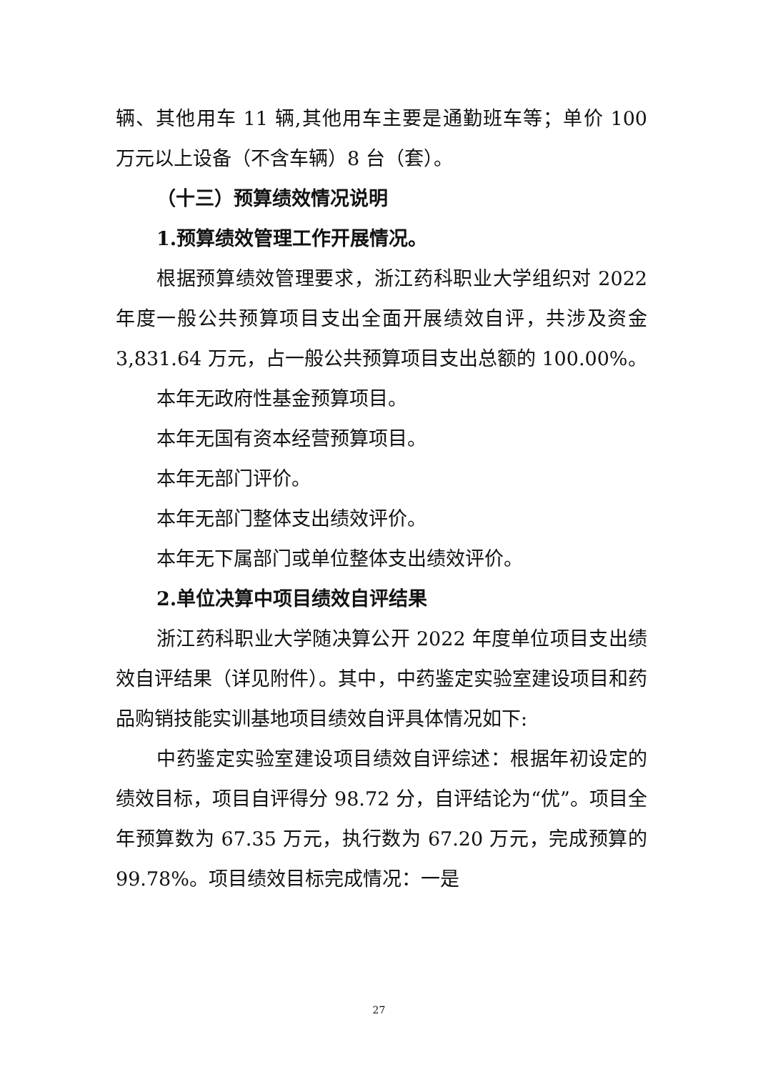辆、其他用车 11 辆,其他用车主要是通勤班车等；单价 100 万元以上设备（不含车辆）8 台（套）。
（十三）预算绩效情况说明
1.预算绩效管理工作开展情况。
根据预算绩效管理要求，浙江药科职业大学组织对 2022 年度一般公共预算项目支出全面开展绩效自评，共涉及资金 3,831.64 万元，占一般公共预算项目支出总额的 100.00%。
本年无政府性基金预算项目。
本年无国有资本经营预算项目。
本年无部门评价。
本年无部门整体支出绩效评价。
本年无下属部门或单位整体支出绩效评价。
2.单位决算中项目绩效自评结果
浙江药科职业大学随决算公开 2022 年度单位项目支出绩效自评结果（详见附件）。其中，中药鉴定实验室建设项目和药品购销技能实训基地项目绩效自评具体情况如下:
中药鉴定实验室建设项目绩效自评综述：根据年初设定的绩效目标，项目自评得分 98.72 分，自评结论为“优”。项目全年预算数为 67.35 万元，执行数为 67.20 万元，完成预算的 99.78%。项目绩效目标完成情况：一是
27